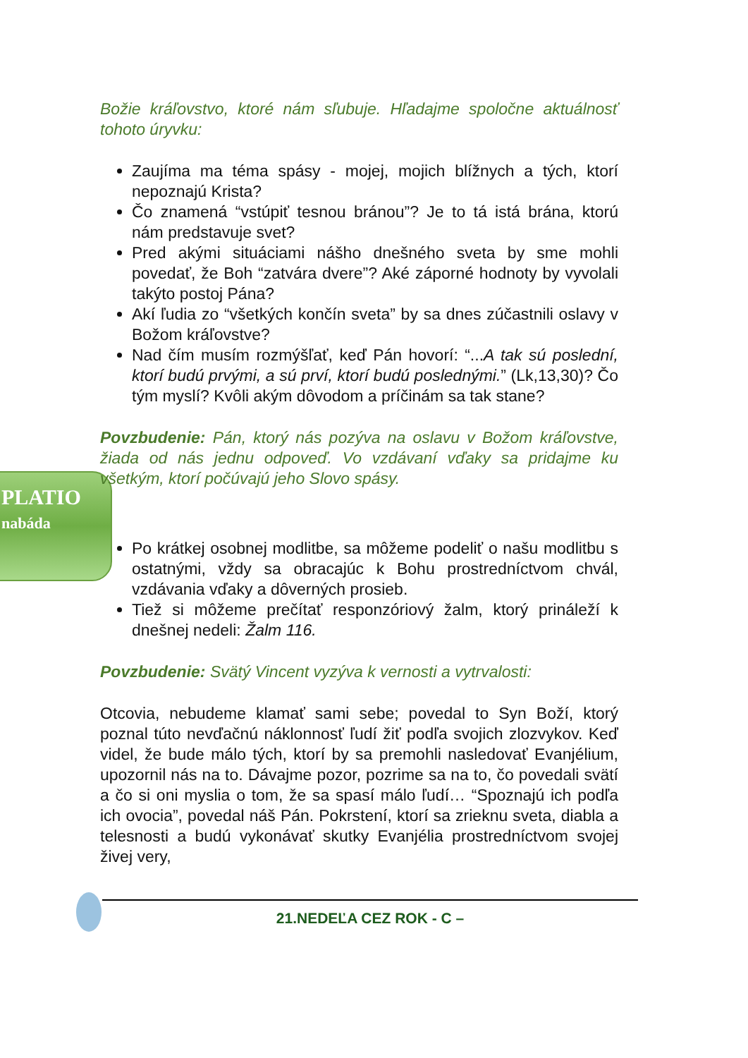PLATIO
nabáda
Božie kráľovstvo, ktoré nám sľubuje. Hľadajme spoločne aktuálnosť tohoto úryvku:
Zaujíma ma téma spásy - mojej, mojich blížnych a tých, ktorí nepoznajú Krista?
Čo znamená “vstúpiť tesnou bránou”? Je to tá istá brána, ktorú nám predstavuje svet?
Pred akými situáciami nášho dnešného sveta by sme mohli povedať, že Boh “zatvára dvere”? Aké záporné hodnoty by vyvolali takýto postoj Pána?
Akí ľudia zo “všetkých končín sveta” by sa dnes zúčastnili oslavy v Božom kráľovstve?
Nad čím musím rozmýšľať, keď Pán hovorí: “...A tak sú poslední, ktorí budú prvými, a sú prví, ktorí budú poslednými.” (Lk,13,30)? Čo tým myslí? Kvôli akým dôvodom a príčinám sa tak stane?
Povzbudenie: Pán, ktorý nás pozýva na oslavu v Božom kráľovstve, žiada od nás jednu odpoveď. Vo vzdávaní vďaky sa pridajme ku všetkým, ktorí počúvajú jeho Slovo spásy.
Po krátkej osobnej modlitbe, sa môžeme podeliť o našu modlitbu s ostatnými, vždy sa obracajúc k Bohu prostredníctvom chvál, vzdávania vďaky a dôverných prosieb.
Tiež si môžeme prečítať responzóriový žalm, ktorý prináleží k dnešnej nedeli: Žalm 116.
Povzbudenie: Svätý Vincent vyzýva k vernosti a vytrvalosti:
Otcovia, nebudeme klamať sami sebe; povedal to Syn Boží, ktorý poznal túto nevďačnú náklonnosť ľudí žiť podľa svojich zlozvykov. Keď videl, že bude málo tých, ktorí by sa premohli nasledovať Evanjélium, upozornil nás na to. Dávajme pozor, pozrime sa na to, čo povedali svätí a čo si oni myslia o tom, že sa spasí málo ľudí… “Spoznajú ich podľa ich ovocia”, povedal náš Pán. Pokrstení, ktorí sa zrieknu sveta, diabla a telesnosti a budú vykonávať skutky Evanjélia prostredníctvom svojej živej very,
21.NEDEĽA CEZ ROK - C –